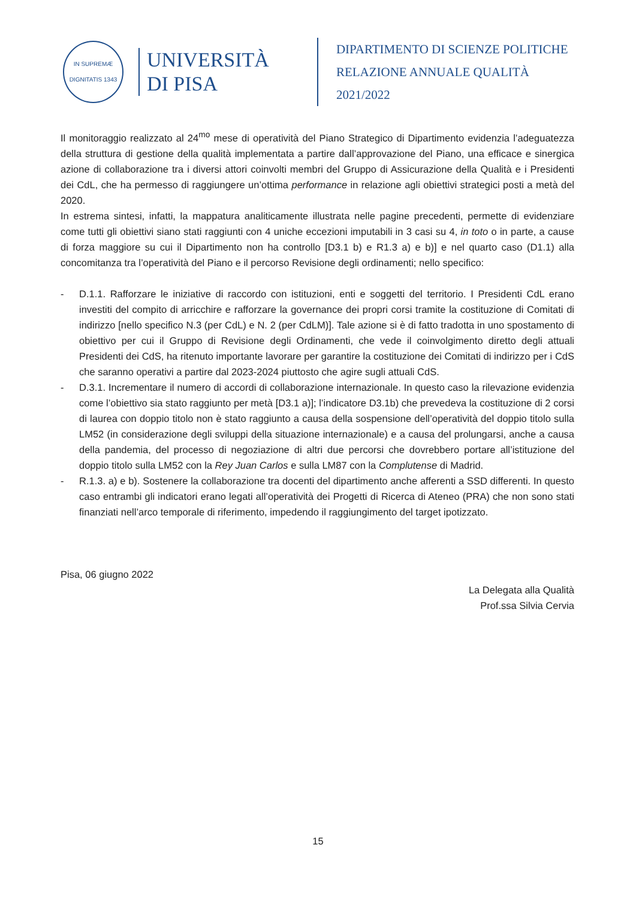IN SUPREMÆ DIGNITATIS 1343
UNIVERSITÀ
DI PISA
DIPARTIMENTO DI SCIENZE POLITICHE
RELAZIONE ANNUALE QUALITÀ 2021/2022
Il monitoraggio realizzato al 24<sup>mo</sup> mese di operatività del Piano Strategico di Dipartimento evidenzia l’adeguatezza della struttura di gestione della qualità implementata a partire dall’approvazione del Piano, una efficace e sinergica azione di collaborazione tra i diversi attori coinvolti membri del Gruppo di Assicurazione della Qualità e i Presidenti dei CdL, che ha permesso di raggiungere un’ottima performance in relazione agli obiettivi strategici posti a metà del 2020.
In estrema sintesi, infatti, la mappatura analiticamente illustrata nelle pagine precedenti, permette di evidenziare come tutti gli obiettivi siano stati raggiunti con 4 uniche eccezioni imputabili in 3 casi su 4, in toto o in parte, a cause di forza maggiore su cui il Dipartimento non ha controllo [D3.1 b) e R1.3 a) e b)] e nel quarto caso (D1.1) alla concomitanza tra l’operatività del Piano e il percorso Revisione degli ordinamenti; nello specifico:
- D.1.1. Rafforzare le iniziative di raccordo con istituzioni, enti e soggetti del territorio. I Presidenti CdL erano investiti del compito di arricchire e rafforzare la governance dei propri corsi tramite la costituzione di Comitati di indirizzo [nello specifico N.3 (per CdL) e N. 2 (per CdLM)]. Tale azione si è di fatto tradotta in uno spostamento di obiettivo per cui il Gruppo di Revisione degli Ordinamenti, che vede il coinvolgimento diretto degli attuali Presidenti dei CdS, ha ritenuto importante lavorare per garantire la costituzione dei Comitati di indirizzo per i CdS che saranno operativi a partire dal 2023-2024 piuttosto che agire sugli attuali CdS.
- D.3.1. Incrementare il numero di accordi di collaborazione internazionale. In questo caso la rilevazione evidenzia come l’obiettivo sia stato raggiunto per metà [D3.1 a)]; l’indicatore D3.1b) che prevedeva la costituzione di 2 corsi di laurea con doppio titolo non è stato raggiunto a causa della sospensione dell’operatività del doppio titolo sulla LM52 (in considerazione degli sviluppi della situazione internazionale) e a causa del prolungarsi, anche a causa della pandemia, del processo di negoziazione di altri due percorsi che dovrebbero portare all’istituzione del doppio titolo sulla LM52 con la Rey Juan Carlos e sulla LM87 con la Complutense di Madrid.
- R.1.3. a) e b). Sostenere la collaborazione tra docenti del dipartimento anche afferenti a SSD differenti. In questo caso entrambi gli indicatori erano legati all’operatività dei Progetti di Ricerca di Ateneo (PRA) che non sono stati finanziati nell’arco temporale di riferimento, impedendo il raggiungimento del target ipotizzato.
Pisa, 06 giugno 2022
La Delegata alla Qualità
Prof.ssa Silvia Cervia
15